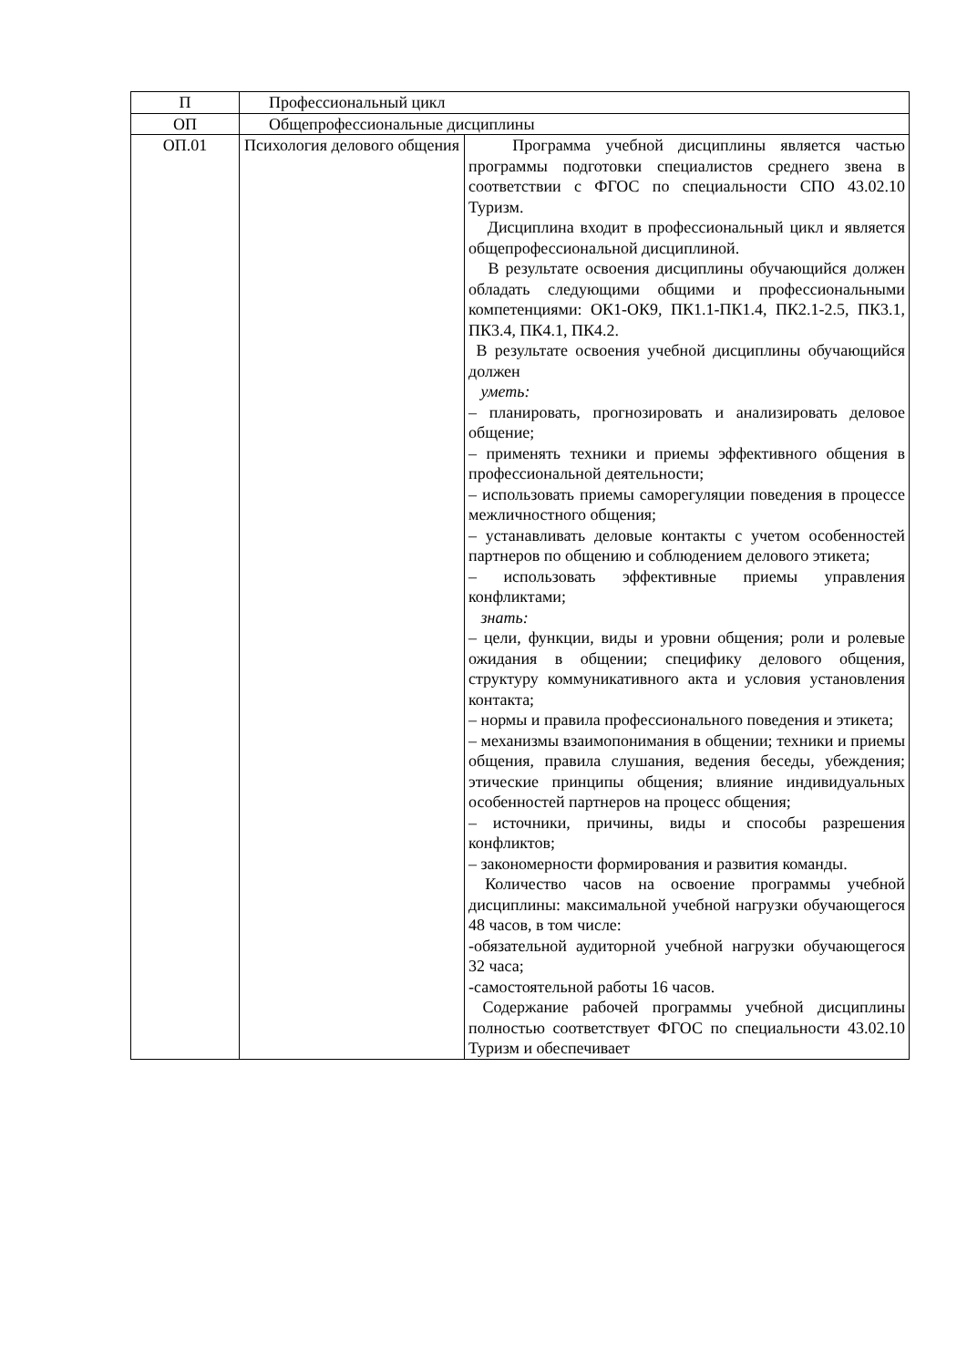| П | Профессиональный цикл | |
| ОП | Общепрофессиональные дисциплины | |
| ОП.01 | Психология делового общения | Программа учебной дисциплины является частью программы подготовки специалистов среднего звена в соответствии с ФГОС по специальности СПО 43.02.10 Туризм. Дисциплина входит в профессиональный цикл и является общепрофессиональной дисциплиной. В результате освоения дисциплины обучающийся должен обладать следующими общими и профессиональными компетенциями: ОК1-ОК9, ПК1.1-ПК1.4, ПК2.1-2.5, ПК3.1, ПК3.4, ПК4.1, ПК4.2. В результате освоения учебной дисциплины обучающийся должен уметь: – планировать, прогнозировать и анализировать деловое общение; – применять техники и приемы эффективного общения в профессиональной деятельности; – использовать приемы саморегуляции поведения в процессе межличностного общения; – устанавливать деловые контакты с учетом особенностей партнеров по общению и соблюдением делового этикета; – использовать эффективные приемы управления конфликтами; знать: – цели, функции, виды и уровни общения; роли и ролевые ожидания в общении; специфику делового общения, структуру коммуникативного акта и условия установления контакта; – нормы и правила профессионального поведения и этикета; – механизмы взаимопонимания в общении; техники и приемы общения, правила слушания, ведения беседы, убеждения; этические принципы общения; влияние индивидуальных особенностей партнеров на процесс общения; – источники, причины, виды и способы разрешения конфликтов; – закономерности формирования и развития команды. Количество часов на освоение программы учебной дисциплины: максимальной учебной нагрузки обучающегося 48 часов, в том числе: -обязательной аудиторной учебной нагрузки обучающегося 32 часа; -самостоятельной работы 16 часов. Содержание рабочей программы учебной дисциплины полностью соответствует ФГОС по специальности 43.02.10 Туризм и обеспечивает |